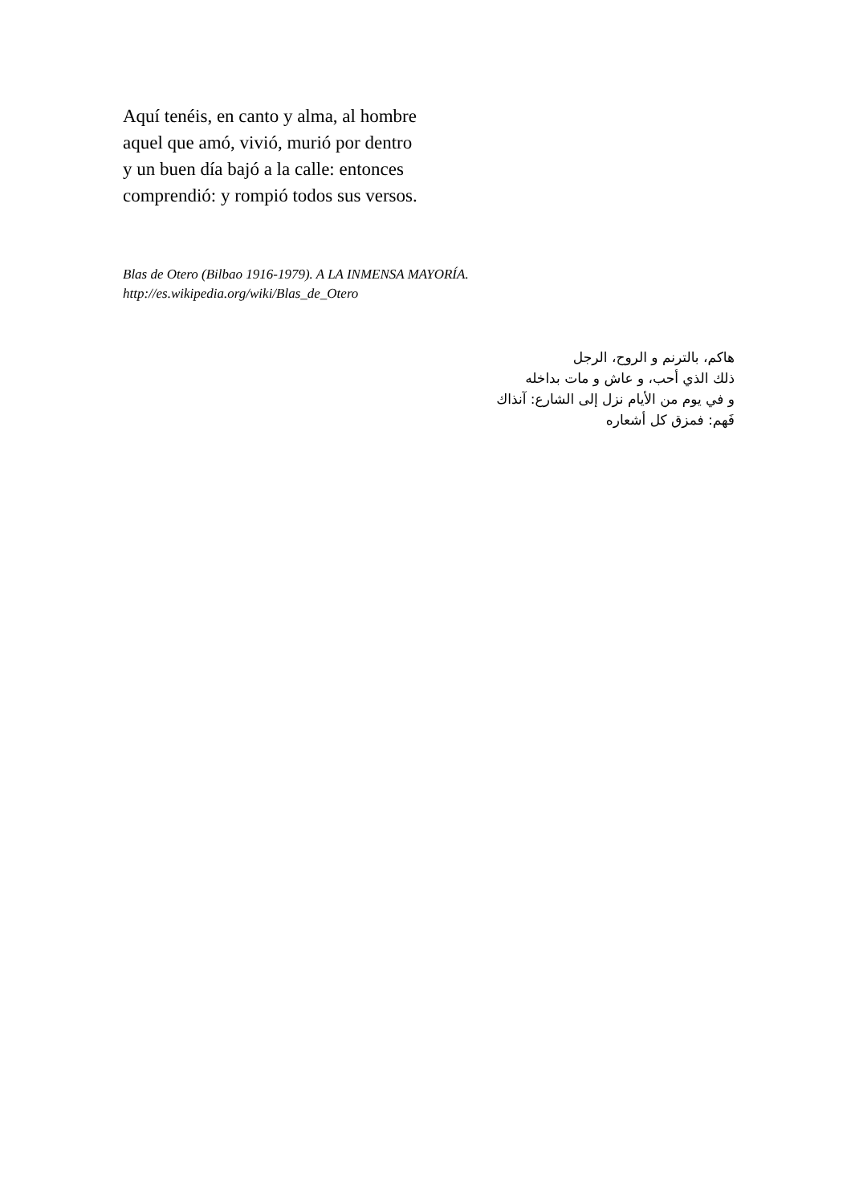Aquí tenéis, en canto y alma, al hombre
aquel que amó, vivió, murió por dentro
y un buen día bajó a la calle: entonces
comprendió: y rompió todos sus versos.
Blas de Otero (Bilbao 1916-1979). A LA INMENSA MAYORÍA.
http://es.wikipedia.org/wiki/Blas_de_Otero
هاكم، بالترنم و الروح، الرجل
ذلك الذي أحب، و عاش و مات بداخله
و في يوم من الأيام نزل إلى الشارع: آنذاك
فَهم: فمزق كل أشعاره